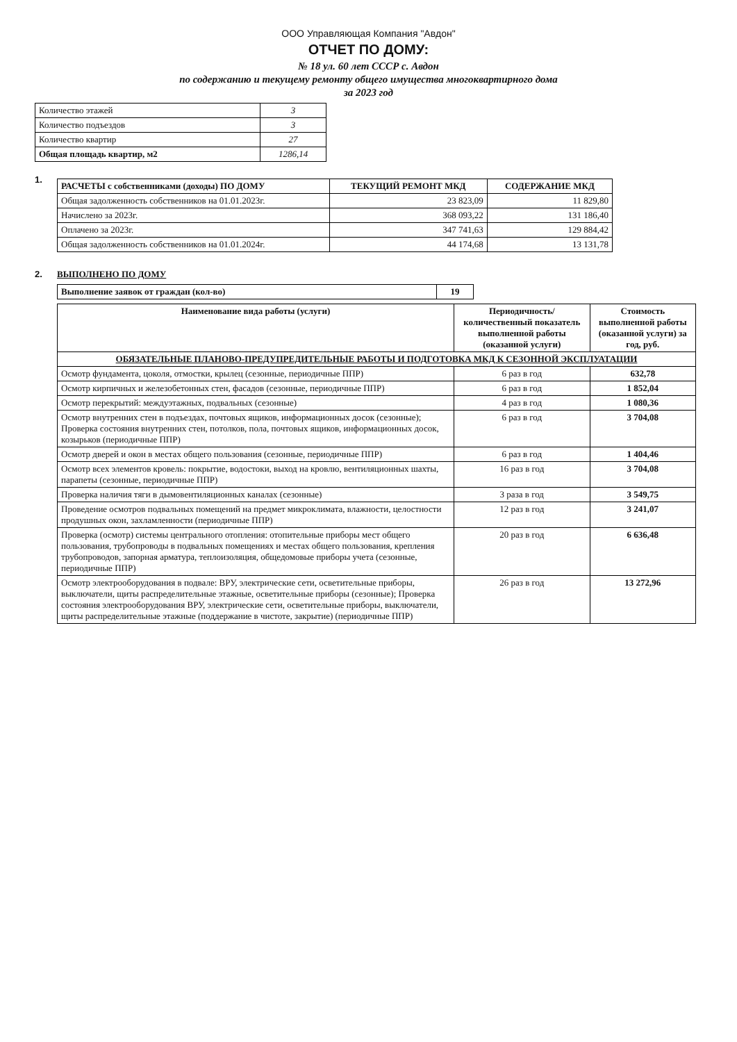ООО Управляющая Компания "Авдон"
ОТЧЕТ ПО ДОМУ:
№ 18 ул. 60 лет СССР с. Авдон
по содержанию и текущему ремонту общего имущества многоквартирного дома
за 2023 год
| Количество этажей | 3 |
| Количество подъездов | 3 |
| Количество квартир | 27 |
| Общая площадь квартир, м2 | 1286,14 |
1.
| РАСЧЕТЫ с собственниками (доходы) ПО ДОМУ | ТЕКУЩИЙ РЕМОНТ МКД | СОДЕРЖАНИЕ МКД |
| --- | --- | --- |
| Общая задолженность собственников на 01.01.2023г. | 23 823,09 | 11 829,80 |
| Начислено за 2023г. | 368 093,22 | 131 186,40 |
| Оплачено за 2023г. | 347 741,63 | 129 884,42 |
| Общая задолженность собственников на 01.01.2024г. | 44 174,68 | 13 131,78 |
2. ВЫПОЛНЕНО ПО ДОМУ
| Выполнение заявок от граждан (кол-во) | 19 |
| Наименование вида работы (услуги) | Периодичность/ количественный показатель выполненной работы (оказанной услуги) | Стоимость выполненной работы (оказанной услуги) за год, руб. |
| --- | --- | --- |
| ОБЯЗАТЕЛЬНЫЕ ПЛАНОВО-ПРЕДУПРЕДИТЕЛЬНЫЕ РАБОТЫ И ПОДГОТОВКА МКД К СЕЗОННОЙ ЭКСПЛУАТАЦИИ | | |
| Осмотр фундамента, цоколя, отмостки, крылец (сезонные, периодичные ППР) | 6 раз в год | 632,78 |
| Осмотр кирпичных и железобетонных стен, фасадов (сезонные, периодичные ППР) | 6 раз в год | 1 852,04 |
| Осмотр перекрытий: междуэтажных, подвальных (сезонные) | 4 раз в год | 1 080,36 |
| Осмотр внутренних стен в подъездах, почтовых ящиков, информационных досок (сезонные); Проверка состояния внутренних стен, потолков, пола, почтовых ящиков, информационных досок, козырьков (периодичные ППР) | 6 раз в год | 3 704,08 |
| Осмотр дверей и окон в местах общего пользования (сезонные, периодичные ППР) | 6 раз в год | 1 404,46 |
| Осмотр всех элементов кровель: покрытие, водостоки, выход на кровлю, вентиляционных шахты, парапеты (сезонные, периодичные ППР) | 16 раз в год | 3 704,08 |
| Проверка наличия тяги в дымовентиляционных каналах (сезонные) | 3 раза в год | 3 549,75 |
| Проведение осмотров подвальных помещений на предмет микроклимата, влажности, целостности продушных окон, захламленности (периодичные ППР) | 12 раз в год | 3 241,07 |
| Проверка (осмотр) системы центрального отопления: отопительные приборы мест общего пользования, трубопроводы в подвальных помещениях и местах общего пользования, крепления трубопроводов, запорная арматура, теплоизоляция, общедомовые приборы учета (сезонные, периодичные ППР) | 20 раз в год | 6 636,48 |
| Осмотр электрооборудования в подвале: ВРУ, электрические сети, осветительные приборы, выключатели, щиты распределительные этажные, осветительные приборы (сезонные); Проверка состояния электрооборудования ВРУ, электрические сети, осветительные приборы, выключатели, щиты распределительные этажные (поддержание в чистоте, закрытие) (периодичные ППР) | 26 раз в год | 13 272,96 |